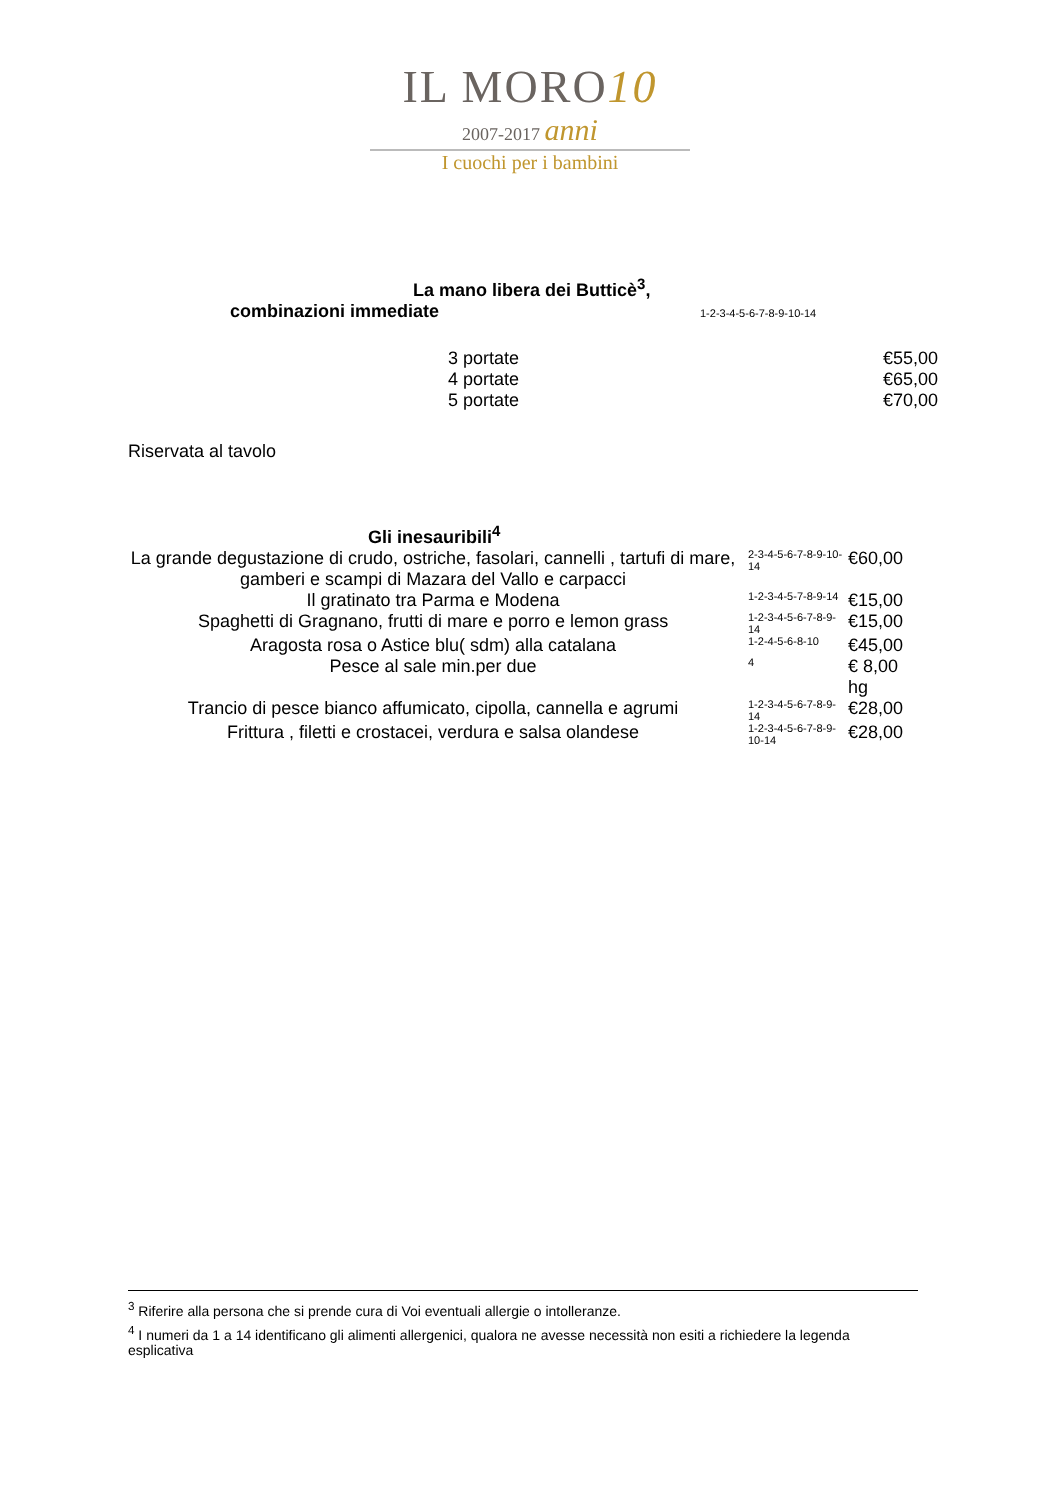IL MORO10
2007-2017 anni
I cuochi per i bambini
La mano libera dei Butticè<sup>3</sup>,
combinazioni immediate 1-2-3-4-5-6-7-8-9-10-14
| 3 portate | €55,00 |
| 4 portate | €65,00 |
| 5 portate | €70,00 |
Riservata al tavolo
Gli inesauribili<sup>4</sup>
| La grande degustazione di crudo, ostriche, fasolari, cannelli , tartufi di mare, gamberi e scampi di Mazara del Vallo e carpacci | 2-3-4-5-6-7-8-9-10-14 | €60,00 |
| Il gratinato tra Parma e Modena | 1-2-3-4-5-7-8-9-14 | €15,00 |
| Spaghetti di Gragnano, frutti di mare e porro e lemon grass | 1-2-3-4-5-6-7-8-9-14 | €15,00 |
| Aragosta rosa o Astice blu( sdm) alla catalana | 1-2-4-5-6-8-10 | €45,00 |
| Pesce al sale min.per due | 4 | € 8,00 hg |
| Trancio di pesce bianco affumicato, cipolla, cannella e agrumi | 1-2-3-4-5-6-7-8-9-14 | €28,00 |
| Frittura , filetti e crostacei, verdura e salsa olandese | 1-2-3-4-5-6-7-8-9-10-14 | €28,00 |
<sup>3</sup> Riferire alla persona che si prende cura di Voi eventuali allergie o intolleranze.
<sup>4</sup> I numeri da 1 a 14 identificano gli alimenti allergenici, qualora ne avesse necessità non esiti a richiedere la legenda esplicativa